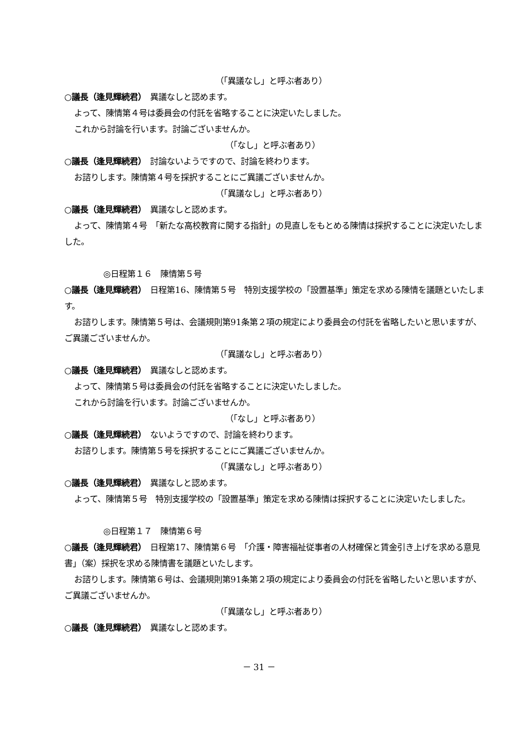（「異議なし」と呼ぶ者あり）
○議長（逢見輝続君）　異議なしと認めます。
よって、陳情第４号は委員会の付託を省略することに決定いたしました。
これから討論を行います。討論ございませんか。
（「なし」と呼ぶ者あり）
○議長（逢見輝続君）　討論ないようですので、討論を終わります。
お諮りします。陳情第４号を採択することにご異議ございませんか。
（「異議なし」と呼ぶ者あり）
○議長（逢見輝続君）　異議なしと認めます。
よって、陳情第４号　「新たな高校教育に関する指針」の見直しをもとめる陳情は採択することに決定いたしました。
◎日程第１６　陳情第５号
○議長（逢見輝続君）　日程第16、陳情第５号　特別支援学校の「設置基準」策定を求める陳情を議題といたします。
お諮りします。陳情第５号は、会議規則第91条第２項の規定により委員会の付託を省略したいと思いますが、ご異議ございませんか。
（「異議なし」と呼ぶ者あり）
○議長（逢見輝続君）　異議なしと認めます。
よって、陳情第５号は委員会の付託を省略することに決定いたしました。
これから討論を行います。討論ございませんか。
（「なし」と呼ぶ者あり）
○議長（逢見輝続君）　ないようですので、討論を終わります。
お諮りします。陳情第５号を採択することにご異議ございませんか。
（「異議なし」と呼ぶ者あり）
○議長（逢見輝続君）　異議なしと認めます。
よって、陳情第５号　特別支援学校の「設置基準」策定を求める陳情は採択することに決定いたしました。
◎日程第１７　陳情第６号
○議長（逢見輝続君）　日程第17、陳情第６号　「介護・障害福祉従事者の人材確保と賃金引き上げを求める意見書」（案）採択を求める陳情書を議題といたします。
お諮りします。陳情第６号は、会議規則第91条第２項の規定により委員会の付託を省略したいと思いますが、ご異議ございませんか。
（「異議なし」と呼ぶ者あり）
○議長（逢見輝続君）　異議なしと認めます。
－ 31 －